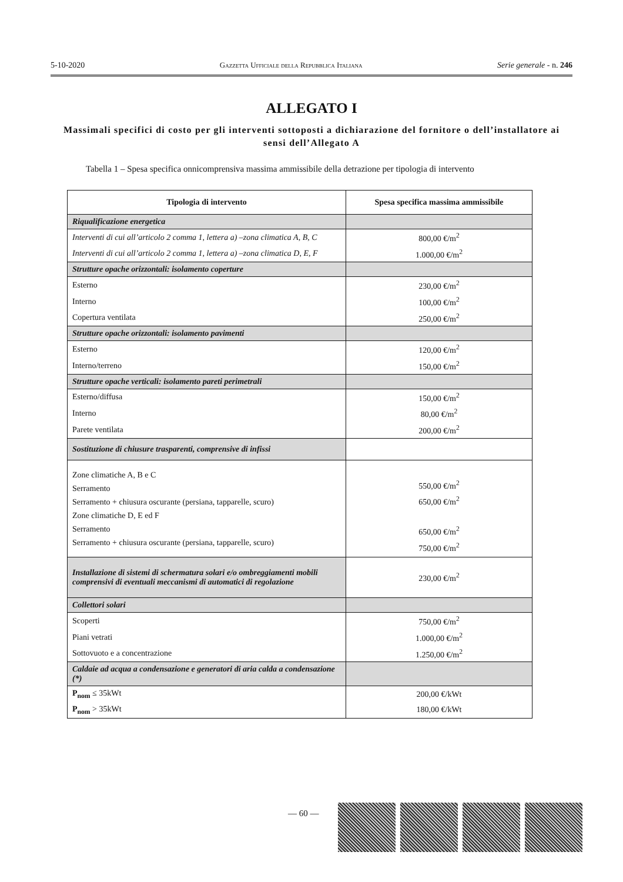5-10-2020 Gazzetta Ufficiale della Repubblica Italiana Serie generale - n. 246
ALLEGATO I
Massimali specifici di costo per gli interventi sottoposti a dichiarazione del fornitore o dell’installatore ai sensi dell’Allegato A
Tabella 1 – Spesa specifica onnicomprensiva massima ammissibile della detrazione per tipologia di intervento
| Tipologia di intervento | Spesa specifica massima ammissibile |
| --- | --- |
| Riqualificazione energetica | |
| Interventi di cui all’articolo 2 comma 1, lettera a) –zona climatica A, B, C | 800,00 €/m<sup>2</sup> |
| Interventi di cui all’articolo 2 comma 1, lettera a) –zona climatica D, E, F | 1.000,00 €/m<sup>2</sup> |
| Strutture opache orizzontali: isolamento coperture | |
| Esterno | 230,00 €/m<sup>2</sup> |
| Interno | 100,00 €/m<sup>2</sup> |
| Copertura ventilata | 250,00 €/m<sup>2</sup> |
| Strutture opache orizzontali: isolamento pavimenti | |
| Esterno | 120,00 €/m<sup>2</sup> |
| Interno/terreno | 150,00 €/m<sup>2</sup> |
| Strutture opache verticali: isolamento pareti perimetrali | |
| Esterno/diffusa | 150,00 €/m<sup>2</sup> |
| Interno | 80,00 €/m<sup>2</sup> |
| Parete ventilata | 200,00 €/m<sup>2</sup> |
| Sostituzione di chiusure trasparenti, comprensive di infissi | |
| Zone climatiche A, B e C Serramento Serramento + chiusura oscurante (persiana, tapparelle, scuro) Zone climatiche D, E ed F Serramento Serramento + chiusura oscurante (persiana, tapparelle, scuro) | 550,00 €/m<sup>2</sup> 650,00 €/m<sup>2</sup> 650,00 €/m<sup>2</sup> 750,00 €/m<sup>2</sup> |
| Installazione di sistemi di schermatura solari e/o ombreggiamenti mobili comprensivi di eventuali meccanismi di automatici di regolazione | 230,00 €/m<sup>2</sup> |
| Collettori solari | |
| Scoperti | 750,00 €/m<sup>2</sup> |
| Piani vetrati | 1.000,00 €/m<sup>2</sup> |
| Sottovuoto e a concentrazione | 1.250,00 €/m<sup>2</sup> |
| Caldaie ad acqua a condensazione e generatori di aria calda a condensazione (*) | |
| P<sub>nom</sub> ≤ 35kWt | 200,00 €/kWt |
| P<sub>nom</sub> > 35kWt | 180,00 €/kWt |
— 60 —